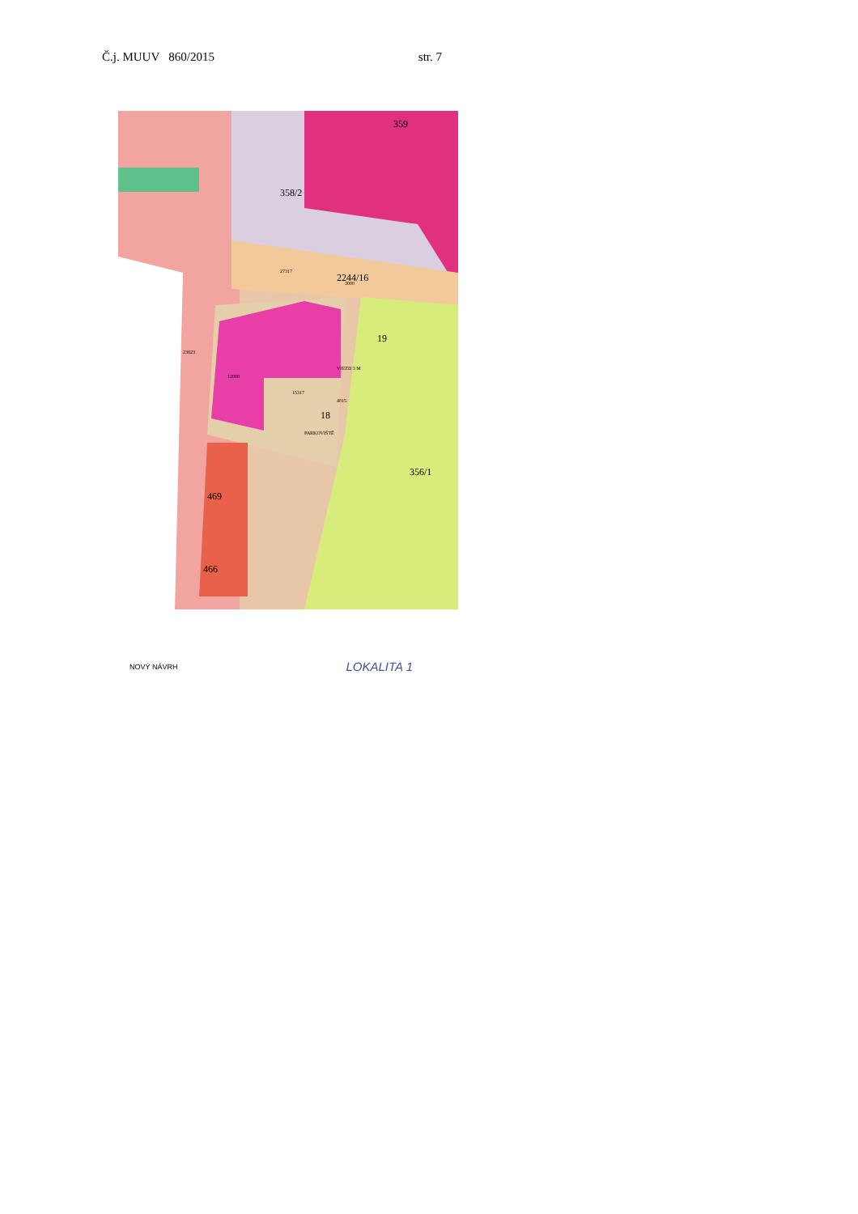Č.j. MUUV 860/2015 str. 7
358/2
2244/16
19
18
PARKOVIŠTĚ
VJEZD 3 M
356/1
359
469
466
27317
3000
12000
15317
4015
23823
NOVÝ NÁVRH LOKALITA 1